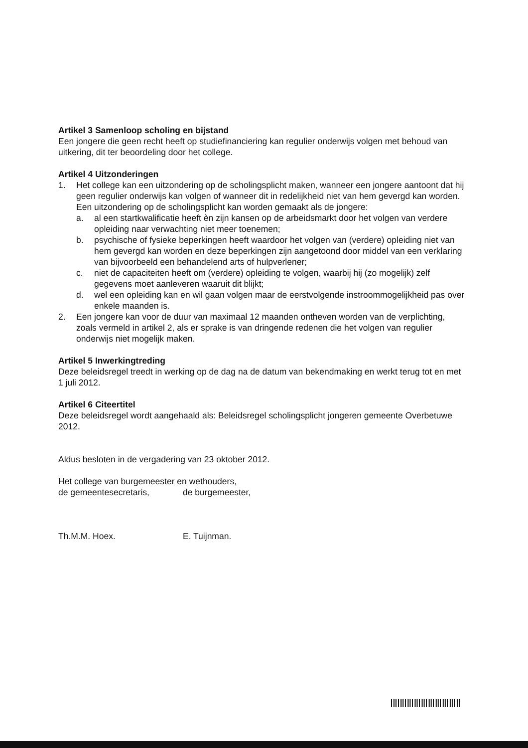Artikel 3 Samenloop scholing en bijstand
Een jongere die geen recht heeft op studiefinanciering kan regulier onderwijs volgen met behoud van uitkering, dit ter beoordeling door het college.
Artikel 4 Uitzonderingen
1. Het college kan een uitzondering op de scholingsplicht maken, wanneer een jongere aantoont dat hij geen regulier onderwijs kan volgen of wanneer dit in redelijkheid niet van hem gevergd kan worden. Een uitzondering op de scholingsplicht kan worden gemaakt als de jongere:
a. al een startkwalificatie heeft èn zijn kansen op de arbeidsmarkt door het volgen van verdere opleiding naar verwachting niet meer toenemen;
b. psychische of fysieke beperkingen heeft waardoor het volgen van (verdere) opleiding niet van hem gevergd kan worden en deze beperkingen zijn aangetoond door middel van een verklaring van bijvoorbeeld een behandelend arts of hulpverlener;
c. niet de capaciteiten heeft om (verdere) opleiding te volgen, waarbij hij (zo mogelijk) zelf gegevens moet aanleveren waaruit dit blijkt;
d. wel een opleiding kan en wil gaan volgen maar de eerstvolgende instroommogelijkheid pas over enkele maanden is.
2. Een jongere kan voor de duur van maximaal 12 maanden ontheven worden van de verplichting, zoals vermeld in artikel 2, als er sprake is van dringende redenen die het volgen van regulier onderwijs niet mogelijk maken.
Artikel 5 Inwerkingtreding
Deze beleidsregel treedt in werking op de dag na de datum van bekendmaking en werkt terug tot en met 1 juli 2012.
Artikel 6 Citeertitel
Deze beleidsregel wordt aangehaald als: Beleidsregel scholingsplicht jongeren gemeente Overbetuwe 2012.
Aldus besloten in de vergadering van 23 oktober 2012.
Het college van burgemeester en wethouders,
de gemeentesecretaris, de burgemeester,
Th.M.M. Hoex. E. Tuijnman.